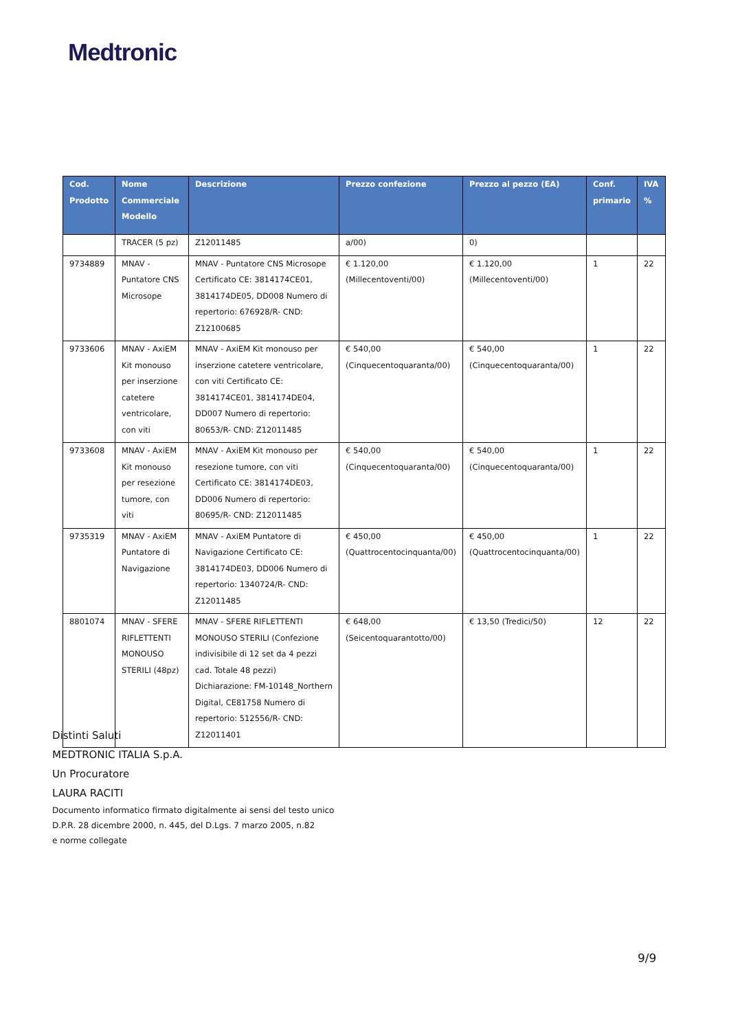Medtronic
| Cod. Prodotto | Nome Commerciale Modello | Descrizione | Prezzo confezione | Prezzo al pezzo (EA) | Conf. primario | IVA % |
| --- | --- | --- | --- | --- | --- | --- |
| | TRACER (5 pz) | Z12011485 | a/00) | 0) | | |
| 9734889 | MNAV - Puntatore CNS Microsope | MNAV - Puntatore CNS Microsope Certificato CE: 3814174CE01, 3814174DE05, DD008 Numero di repertorio: 676928/R- CND: Z12100685 | € 1.120,00 (Millecentoventi/00) | € 1.120,00 (Millecentoventi/00) | 1 | 22 |
| 9733606 | MNAV - AxiEM Kit monouso per inserzione catetere ventricolare, con viti | MNAV - AxiEM Kit monouso per inserzione catetere ventricolare, con viti Certificato CE: 3814174CE01, 3814174DE04, DD007 Numero di repertorio: 80653/R- CND: Z12011485 | € 540,00 (Cinquecentoquaranta/00) | € 540,00 (Cinquecentoquaranta/00) | 1 | 22 |
| 9733608 | MNAV - AxiEM Kit monouso per resezione tumore, con viti | MNAV - AxiEM Kit monouso per resezione tumore, con viti Certificato CE: 3814174DE03, DD006 Numero di repertorio: 80695/R- CND: Z12011485 | € 540,00 (Cinquecentoquaranta/00) | € 540,00 (Cinquecentoquaranta/00) | 1 | 22 |
| 9735319 | MNAV - AxiEM Puntatore di Navigazione | MNAV - AxiEM Puntatore di Navigazione Certificato CE: 3814174DE03, DD006 Numero di repertorio: 1340724/R- CND: Z12011485 | € 450,00 (Quattrocentocinquanta/00) | € 450,00 (Quattrocentocinquanta/00) | 1 | 22 |
| 8801074 | MNAV - SFERE RIFLETTENTI MONOUSO STERILI (48pz) | MNAV - SFERE RIFLETTENTI MONOUSO STERILI (Confezione indivisibile di 12 set da 4 pezzi cad. Totale 48 pezzi) Dichiarazione: FM-10148_Northern Digital, CE81758 Numero di repertorio: 512556/R- CND: Z12011401 | € 648,00 (Seicentoquarantotto/00) | € 13,50 (Tredici/50) | 12 | 22 |
Distinti Saluti
MEDTRONIC ITALIA S.p.A.
Un Procuratore
LAURA RACITI
Documento informatico firmato digitalmente ai sensi del testo unico
D.P.R. 28 dicembre 2000, n. 445, del D.Lgs. 7 marzo 2005, n.82
e norme collegate
9/9